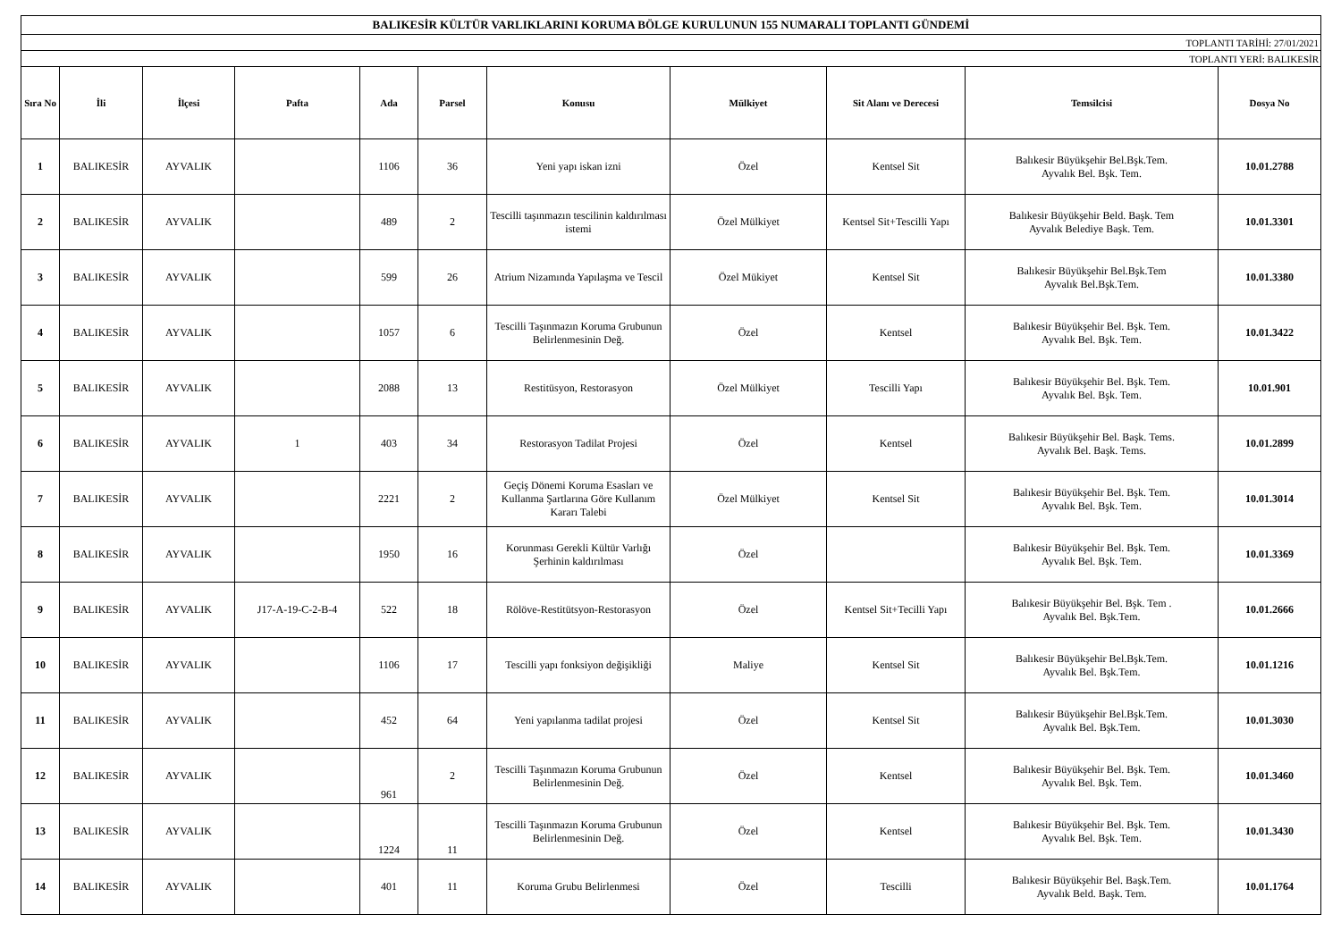| BALIKESİR KÜLTÜR VARLIKLARINI KORUMA BÖLGE KURULUNUN 155 NUMARALI TOPLANTI GÜNDEMİ | | | | | | | | | | |
| TOPLANTI TARİHİ: 27/01/2021 | | | | | | | | | | |
| TOPLANTI YERİ: BALIKESİR | | | | | | | | | | |
| Sıra No | İli | İlçesi | Pafta | Ada | Parsel | Konusu | Mülkiyet | Sit Alanı ve Derecesi | Temsilcisi | Dosya No |
| 1 | BALIKESİR | AYVALIK | | 1106 | 36 | Yeni yapı iskan izni | Özel | Kentsel Sit | Balıkesir Büyükşehir Bel.Bşk.Tem. Ayvalık Bel. Bşk. Tem. | 10.01.2788 |
| 2 | BALIKESİR | AYVALIK | | 489 | 2 | Tescilli taşınmazın tescilinin kaldırılması istemi | Özel Mülkiyet | Kentsel Sit+Tescilli Yapı | Balıkesir Büyükşehir Beld. Başk. Tem Ayvalık Belediye Başk. Tem. | 10.01.3301 |
| 3 | BALIKESİR | AYVALIK | | 599 | 26 | Atrium Nizamında Yapılaşma ve Tescil | Özel Mükiyet | Kentsel Sit | Balıkesir Büyükşehir Bel.Bşk.Tem Ayvalık Bel.Bşk.Tem. | 10.01.3380 |
| 4 | BALIKESİR | AYVALIK | | 1057 | 6 | Tescilli Taşınmazın Koruma Grubunun Belirlenmesinin Değ. | Özel | Kentsel | Balıkesir Büyükşehir Bel. Bşk. Tem. Ayvalık Bel. Bşk. Tem. | 10.01.3422 |
| 5 | BALIKESİR | AYVALIK | | 2088 | 13 | Restitüsyon, Restorasyon | Özel Mülkiyet | Tescilli Yapı | Balıkesir Büyükşehir Bel. Bşk. Tem. Ayvalık Bel. Bşk. Tem. | 10.01.901 |
| 6 | BALIKESİR | AYVALIK | 1 | 403 | 34 | Restorasyon Tadilat Projesi | Özel | Kentsel | Balıkesir Büyükşehir Bel. Başk. Tems. Ayvalık Bel. Başk. Tems. | 10.01.2899 |
| 7 | BALIKESİR | AYVALIK | | 2221 | 2 | Geçiş Dönemi Koruma Esasları ve Kullanma Şartlarına Göre Kullanım Kararı Talebi | Özel Mülkiyet | Kentsel Sit | Balıkesir Büyükşehir Bel. Bşk. Tem. Ayvalık Bel. Bşk. Tem. | 10.01.3014 |
| 8 | BALIKESİR | AYVALIK | | 1950 | 16 | Korunması Gerekli Kültür Varlığı Şerhinin kaldırılması | Özel | | Balıkesir Büyükşehir Bel. Bşk. Tem. Ayvalık Bel. Bşk. Tem. | 10.01.3369 |
| 9 | BALIKESİR | AYVALIK | J17-A-19-C-2-B-4 | 522 | 18 | Rölöve-Restitütsyon-Restorasyon | Özel | Kentsel Sit+Tecilli Yapı | Balıkesir Büyükşehir Bel. Bşk. Tem . Ayvalık Bel. Bşk.Tem. | 10.01.2666 |
| 10 | BALIKESİR | AYVALIK | | 1106 | 17 | Tescilli yapı fonksiyon değişikliği | Maliye | Kentsel Sit | Balıkesir Büyükşehir Bel.Bşk.Tem. Ayvalık Bel. Bşk.Tem. | 10.01.1216 |
| 11 | BALIKESİR | AYVALIK | | 452 | 64 | Yeni yapılanma tadilat projesi | Özel | Kentsel Sit | Balıkesir Büyükşehir Bel.Bşk.Tem. Ayvalık Bel. Bşk.Tem. | 10.01.3030 |
| 12 | BALIKESİR | AYVALIK | | 961 | 2 | Tescilli Taşınmazın Koruma Grubunun Belirlenmesinin Değ. | Özel | Kentsel | Balıkesir Büyükşehir Bel. Bşk. Tem. Ayvalık Bel. Bşk. Tem. | 10.01.3460 |
| 13 | BALIKESİR | AYVALIK | | 1224 | 11 | Tescilli Taşınmazın Koruma Grubunun Belirlenmesinin Değ. | Özel | Kentsel | Balıkesir Büyükşehir Bel. Bşk. Tem. Ayvalık Bel. Bşk. Tem. | 10.01.3430 |
| 14 | BALIKESİR | AYVALIK | | 401 | 11 | Koruma Grubu Belirlenmesi | Özel | Tescilli | Balıkesir Büyükşehir Bel. Başk.Tem. Ayvalık Beld. Başk. Tem. | 10.01.1764 |